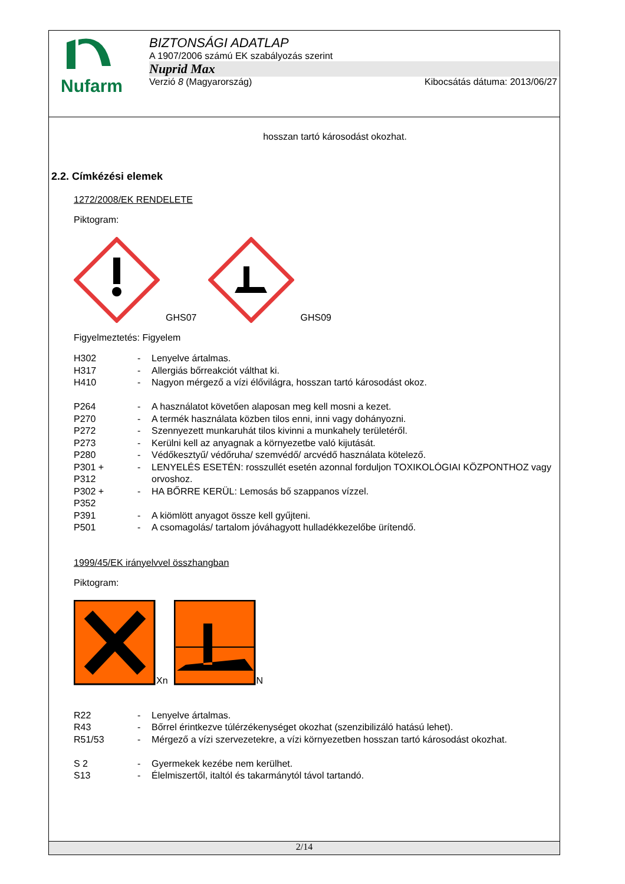Nufarm
BIZTONSÁGI ADATLAP
A 1907/2006 számú EK szabályozás szerint
Nuprid Max
Verzió 8 (Magyarország) Kibocsátás dátuma: 2013/06/27
hosszan tartó károsodást okozhat.
2.2. Címkézési elemek
1272/2008/EK RENDELETE
Piktogram:
GHS07 GHS09
Figyelmeztetés: Figyelem
| H302 | - | Lenyelve ártalmas. |
| H317 | - | Allergiás bőrreakciót válthat ki. |
| H410 | - | Nagyon mérgező a vízi élővilágra, hosszan tartó károsodást okoz. |
| P264 | - | A használatot követően alaposan meg kell mosni a kezet. |
| P270 | - | A termék használata közben tilos enni, inni vagy dohányozni. |
| P272 | - | Szennyezett munkaruhát tilos kivinni a munkahely területéről. |
| P273 | - | Kerülni kell az anyagnak a környezetbe való kijutását. |
| P280 | - | Védőkesztyű/ védőruha/ szemvédő/ arcvédő használata kötelező. |
| P301 + P312 | - | LENYELÉS ESETÉN: rosszullét esetén azonnal forduljon TOXIKOLÓGIAI KÖZPONTHOZ vagy orvoshoz. |
| P302 + P352 | - | HA BŐRRE KERÜL: Lemosás bő szappanos vízzel. |
| P391 | - | A kiömlött anyagot össze kell gyűjteni. |
| P501 | - | A csomagolás/ tartalom jóváhagyott hulladékkezelőbe ürítendő. |
1999/45/EK irányelvvel összhangban
Piktogram:
Xn N
| R22 | - | Lenyelve ártalmas. |
| R43 | - | Bőrrel érintkezve túlérzékenységet okozhat (szenzibilizáló hatású lehet). |
| R51/53 | - | Mérgező a vízi szervezetekre, a vízi környezetben hosszan tartó károsodást okozhat. |
| S 2 | - | Gyermekek kezébe nem kerülhet. |
| S13 | - | Élelmiszertől, italtól és takarmánytól távol tartandó. |
2/14